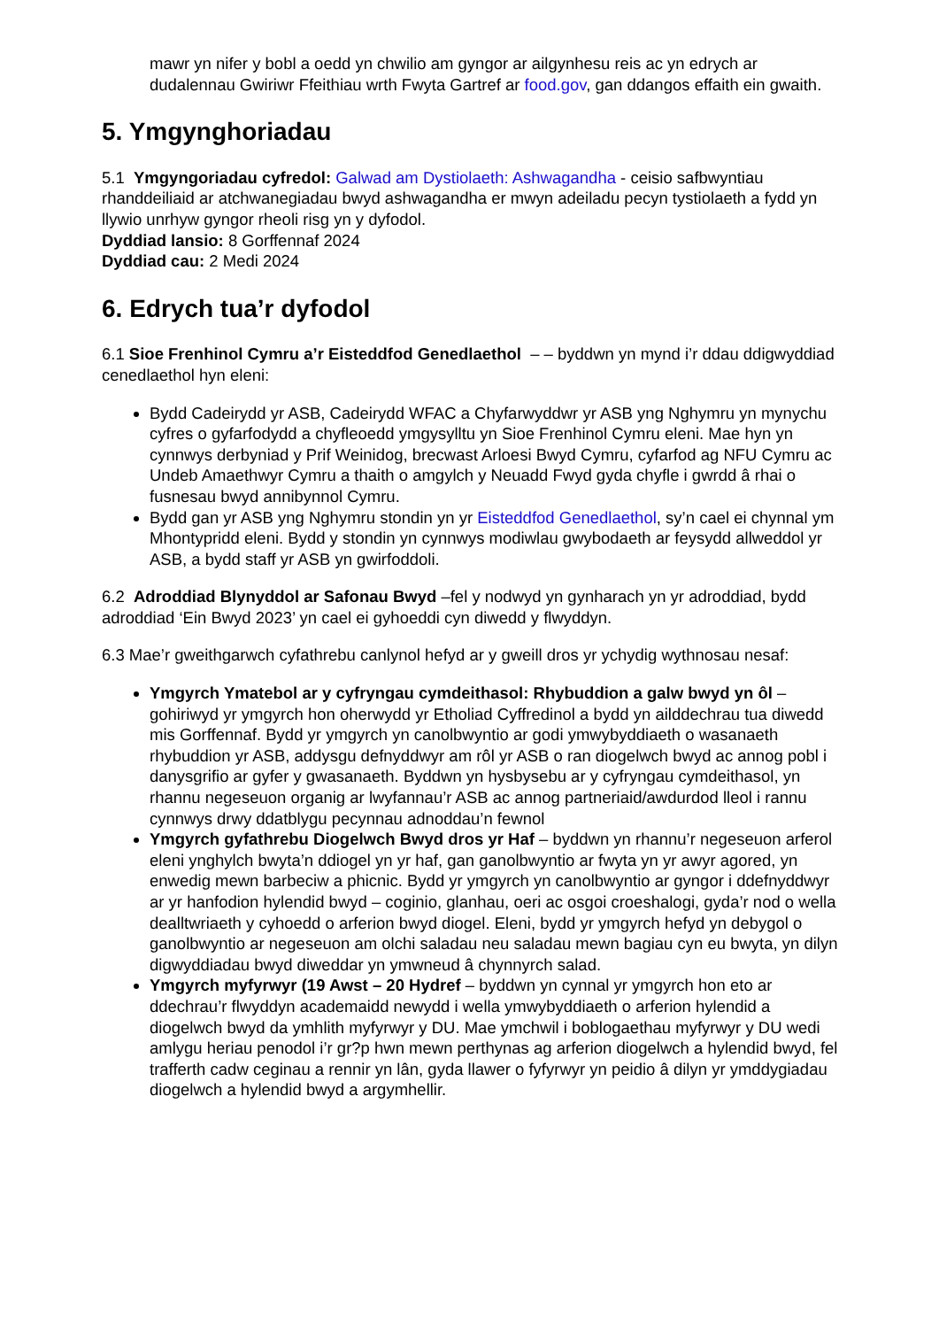mawr yn nifer y bobl a oedd yn chwilio am gyngor ar ailgynhesu reis ac yn edrych ar dudalennau Gwiriwr Ffeithiau wrth Fwyta Gartref ar food.gov, gan ddangos effaith ein gwaith.
5. Ymgynghoriadau
5.1 Ymgyngoriadau cyfredol: Galwad am Dystiolaeth: Ashwagandha - ceisio safbwyntiau rhanddeiliaid ar atchwanegiadau bwyd ashwagandha er mwyn adeiladu pecyn tystiolaeth a fydd yn llywio unrhyw gyngor rheoli risg yn y dyfodol.
Dyddiad lansio: 8 Gorffennaf 2024
Dyddiad cau: 2 Medi 2024
6. Edrych tua’r dyfodol
6.1 Sioe Frenhinol Cymru a’r Eisteddfod Genedlaethol – – byddwn yn mynd i’r ddau ddigwyddiad cenedlaethol hyn eleni:
Bydd Cadeirydd yr ASB, Cadeirydd WFAC a Chyfarwyddwr yr ASB yng Nghymru yn mynychu cyfres o gyfarfodydd a chyfleoedd ymgysylltu yn Sioe Frenhinol Cymru eleni. Mae hyn yn cynnwys derbyniad y Prif Weinidog, brecwast Arloesi Bwyd Cymru, cyfarfod ag NFU Cymru ac Undeb Amaethwyr Cymru a thaith o amgylch y Neuadd Fwyd gyda chyfle i gwrdd â rhai o fusnesau bwyd annibynnol Cymru.
Bydd gan yr ASB yng Nghymru stondin yn yr Eisteddfod Genedlaethol, sy’n cael ei chynnal ym Mhontypridd eleni. Bydd y stondin yn cynnwys modiwlau gwybodaeth ar feysydd allweddol yr ASB, a bydd staff yr ASB yn gwirfoddoli.
6.2 Adroddiad Blynyddol ar Safonau Bwyd –fel y nodwyd yn gynharach yn yr adroddiad, bydd adroddiad ‘Ein Bwyd 2023’ yn cael ei gyhoeddi cyn diwedd y flwyddyn.
6.3 Mae’r gweithgarwch cyfathrebu canlynol hefyd ar y gweill dros yr ychydig wythnosau nesaf:
Ymgyrch Ymatebol ar y cyfryngau cymdeithasol: Rhybuddion a galw bwyd yn ôl – gohiriwyd yr ymgyrch hon oherwydd yr Etholiad Cyffredinol a bydd yn ailddechrau tua diwedd mis Gorffennaf. Bydd yr ymgyrch yn canolbwyntio ar godi ymwybyddiaeth o wasanaeth rhybuddion yr ASB, addysgu defnyddwyr am rôl yr ASB o ran diogelwch bwyd ac annog pobl i danysgrifio ar gyfer y gwasanaeth. Byddwn yn hysbysebu ar y cyfryngau cymdeithasol, yn rhannu negeseuon organig ar lwyfannau’r ASB ac annog partneriaid/awdurdod lleol i rannu cynnwys drwy ddatblygu pecynnau adnoddau’n fewnol
Ymgyrch gyfathrebu Diogelwch Bwyd dros yr Haf – byddwn yn rhannu’r negeseuon arferol eleni ynghylch bwyta’n ddiogel yn yr haf, gan ganolbwyntio ar fwyta yn yr awyr agored, yn enwedig mewn barbeciw a phicnic. Bydd yr ymgyrch yn canolbwyntio ar gyngor i ddefnyddwyr ar yr hanfodion hylendid bwyd – coginio, glanhau, oeri ac osgoi croeshalogi, gyda’r nod o wella dealltwriaeth y cyhoedd o arferion bwyd diogel. Eleni, bydd yr ymgyrch hefyd yn debygol o ganolbwyntio ar negeseuon am olchi saladau neu saladau mewn bagiau cyn eu bwyta, yn dilyn digwyddiadau bwyd diweddar yn ymwneud â chynnyrch salad.
Ymgyrch myfyrwyr (19 Awst – 20 Hydref – byddwn yn cynnal yr ymgyrch hon eto ar ddechrau’r flwyddyn academaidd newydd i wella ymwybyddiaeth o arferion hylendid a diogelwch bwyd da ymhlith myfyrwyr y DU. Mae ymchwil i boblogaethau myfyrwyr y DU wedi amlygu heriau penodol i’r gr?p hwn mewn perthynas ag arferion diogelwch a hylendid bwyd, fel trafferth cadw ceginau a rennir yn lân, gyda llawer o fyfyrwyr yn peidio â dilyn yr ymddygiadau diogelwch a hylendid bwyd a argymhellir.